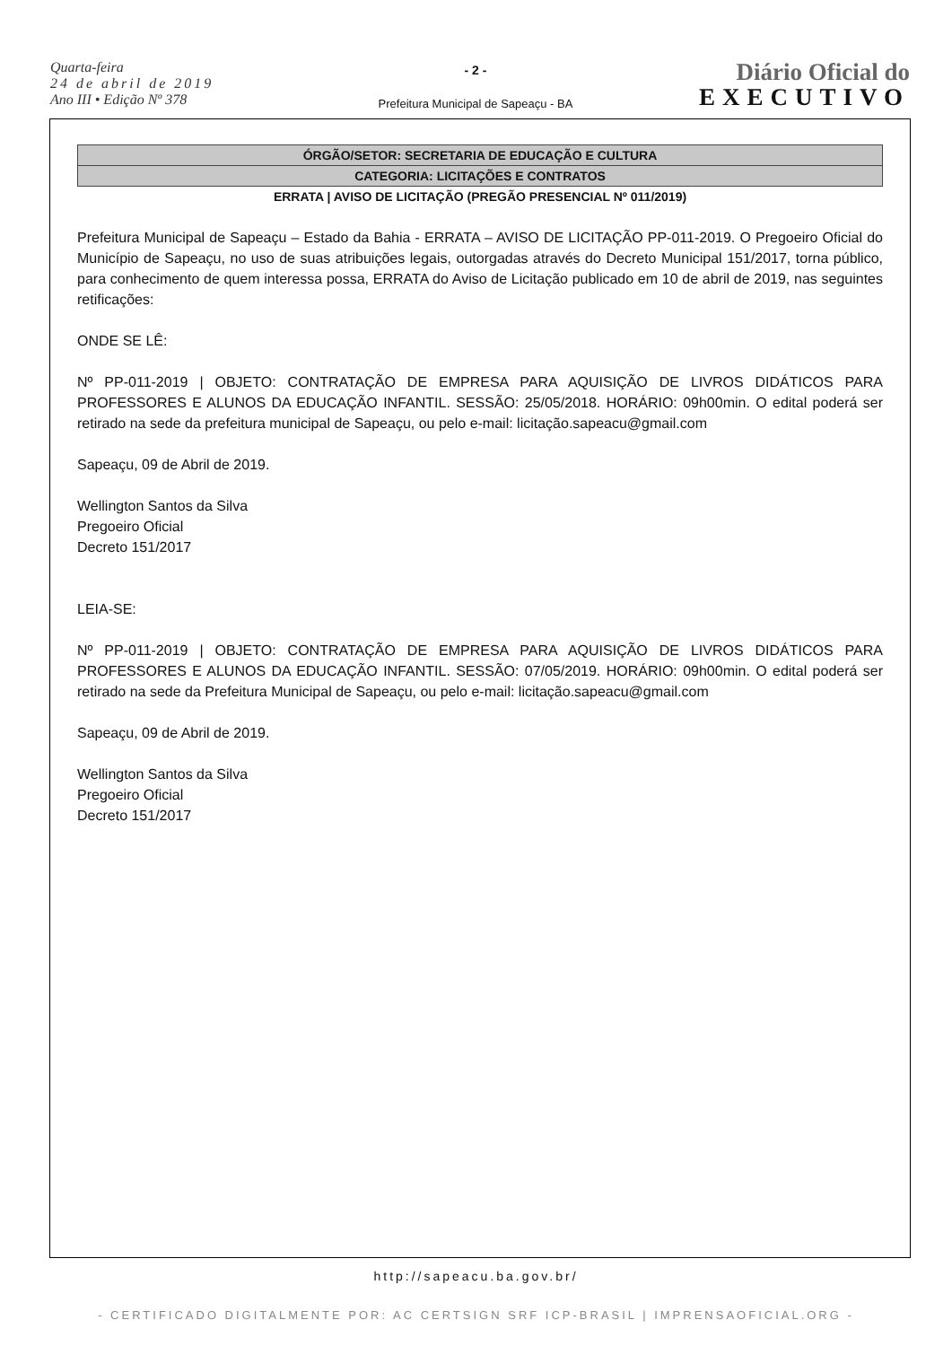Quarta-feira
24 de abril de 2019
Ano III • Edição Nº 378
- 2 -
Prefeitura Municipal de Sapeaçu - BA
Diário Oficial do
EXECUTIVO
ÓRGÃO/SETOR: SECRETARIA DE EDUCAÇÃO E CULTURA
CATEGORIA: LICITAÇÕES E CONTRATOS
ERRATA | AVISO DE LICITAÇÃO (PREGÃO PRESENCIAL Nº 011/2019)
Prefeitura Municipal de Sapeaçu – Estado da Bahia - ERRATA – AVISO DE LICITAÇÃO PP-011-2019. O Pregoeiro Oficial do Município de Sapeaçu, no uso de suas atribuições legais, outorgadas através do Decreto Municipal 151/2017, torna público, para conhecimento de quem interessa possa, ERRATA do Aviso de Licitação publicado em 10 de abril de 2019, nas seguintes retificações:
ONDE SE LÊ:
Nº PP-011-2019 | OBJETO: CONTRATAÇÃO DE EMPRESA PARA AQUISIÇÃO DE LIVROS DIDÁTICOS PARA PROFESSORES E ALUNOS DA EDUCAÇÃO INFANTIL. SESSÃO: 25/05/2018. HORÁRIO: 09h00min. O edital poderá ser retirado na sede da prefeitura municipal de Sapeaçu, ou pelo e-mail: licitação.sapeacu@gmail.com
Sapeaçu, 09 de Abril de 2019.
Wellington Santos da Silva
Pregoeiro Oficial
Decreto 151/2017
LEIA-SE:
Nº PP-011-2019 | OBJETO: CONTRATAÇÃO DE EMPRESA PARA AQUISIÇÃO DE LIVROS DIDÁTICOS PARA PROFESSORES E ALUNOS DA EDUCAÇÃO INFANTIL. SESSÃO: 07/05/2019. HORÁRIO: 09h00min. O edital poderá ser retirado na sede da Prefeitura Municipal de Sapeaçu, ou pelo e-mail: licitação.sapeacu@gmail.com
Sapeaçu, 09 de Abril de 2019.
Wellington Santos da Silva
Pregoeiro Oficial
Decreto 151/2017
http://sapeacu.ba.gov.br/
- CERTIFICADO DIGITALMENTE POR: AC CERTSIGN SRF ICP-BRASIL | IMPRENSAOFICIAL.ORG -